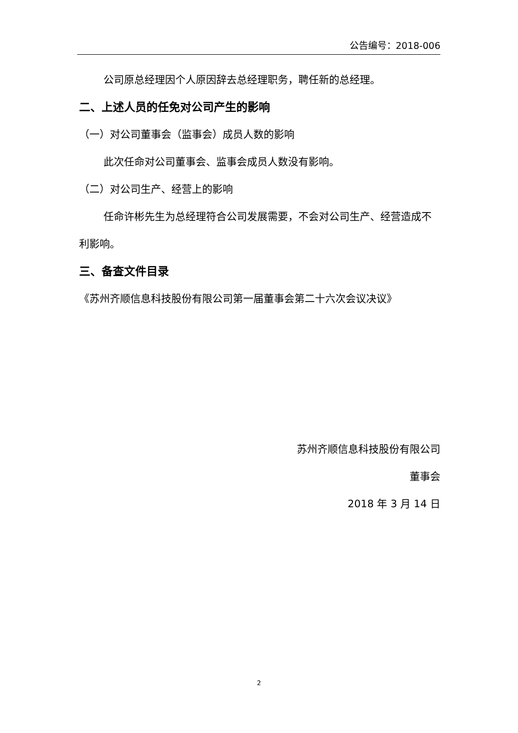公告编号：2018-006
公司原总经理因个人原因辞去总经理职务，聘任新的总经理。
二、上述人员的任免对公司产生的影响
（一）对公司董事会（监事会）成员人数的影响
此次任命对公司董事会、监事会成员人数没有影响。
（二）对公司生产、经营上的影响
任命许彬先生为总经理符合公司发展需要，不会对公司生产、经营造成不利影响。
三、备查文件目录
《苏州齐顺信息科技股份有限公司第一届董事会第二十六次会议决议》
苏州齐顺信息科技股份有限公司
董事会
2018 年 3 月 14 日
2